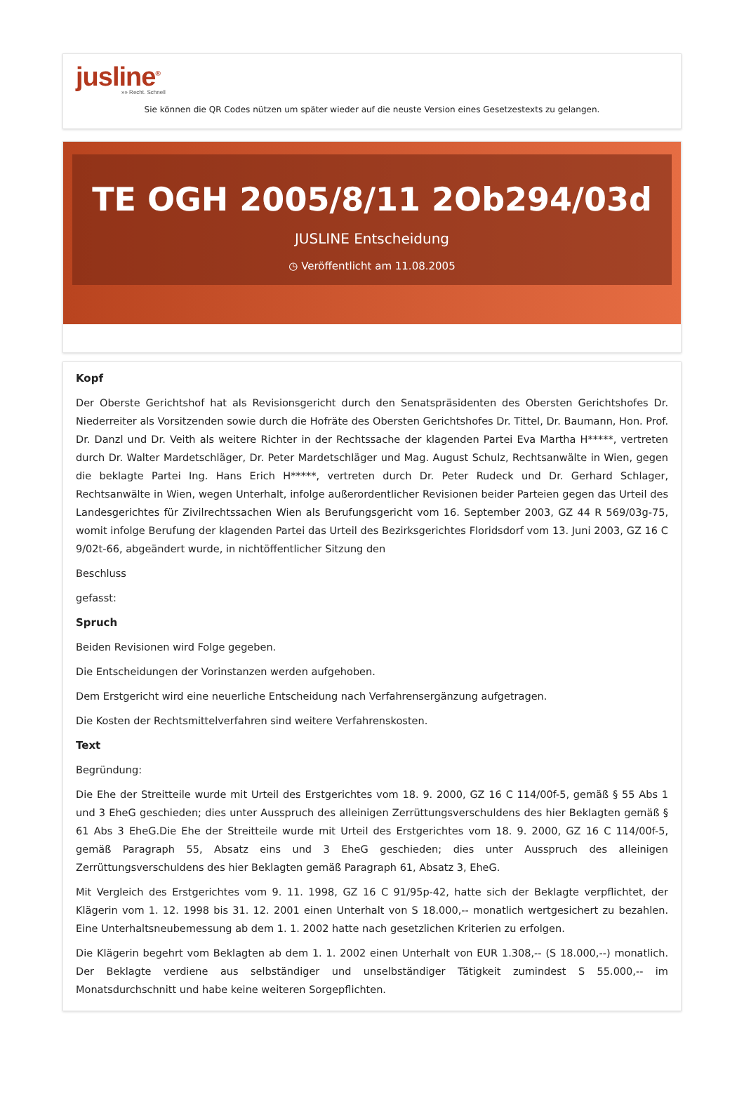jusline<sup>®</sup>
»» Recht. Schnell
Sie können die QR Codes nützen um später wieder auf die neuste Version eines Gesetzestexts zu gelangen.
TE OGH 2005/8/11 2Ob294/03d
JUSLINE Entscheidung
◷ Veröffentlicht am 11.08.2005
Kopf
Der Oberste Gerichtshof hat als Revisionsgericht durch den Senatspräsidenten des Obersten Gerichtshofes Dr. Niederreiter als Vorsitzenden sowie durch die Hofräte des Obersten Gerichtshofes Dr. Tittel, Dr. Baumann, Hon. Prof. Dr. Danzl und Dr. Veith als weitere Richter in der Rechtssache der klagenden Partei Eva Martha H*****, vertreten durch Dr. Walter Mardetschläger, Dr. Peter Mardetschläger und Mag. August Schulz, Rechtsanwälte in Wien, gegen die beklagte Partei Ing. Hans Erich H*****, vertreten durch Dr. Peter Rudeck und Dr. Gerhard Schlager, Rechtsanwälte in Wien, wegen Unterhalt, infolge außerordentlicher Revisionen beider Parteien gegen das Urteil des Landesgerichtes für Zivilrechtssachen Wien als Berufungsgericht vom 16. September 2003, GZ 44 R 569/03g-75, womit infolge Berufung der klagenden Partei das Urteil des Bezirksgerichtes Floridsdorf vom 13. Juni 2003, GZ 16 C 9/02t-66, abgeändert wurde, in nichtöffentlicher Sitzung den
Beschluss
gefasst:
Spruch
Beiden Revisionen wird Folge gegeben.
Die Entscheidungen der Vorinstanzen werden aufgehoben.
Dem Erstgericht wird eine neuerliche Entscheidung nach Verfahrensergänzung aufgetragen.
Die Kosten der Rechtsmittelverfahren sind weitere Verfahrenskosten.
Text
Begründung:
Die Ehe der Streitteile wurde mit Urteil des Erstgerichtes vom 18. 9. 2000, GZ 16 C 114/00f-5, gemäß § 55 Abs 1 und 3 EheG geschieden; dies unter Ausspruch des alleinigen Zerrüttungsverschuldens des hier Beklagten gemäß § 61 Abs 3 EheG.Die Ehe der Streitteile wurde mit Urteil des Erstgerichtes vom 18. 9. 2000, GZ 16 C 114/00f-5, gemäß Paragraph 55, Absatz eins und 3 EheG geschieden; dies unter Ausspruch des alleinigen Zerrüttungsverschuldens des hier Beklagten gemäß Paragraph 61, Absatz 3, EheG.
Mit Vergleich des Erstgerichtes vom 9. 11. 1998, GZ 16 C 91/95p-42, hatte sich der Beklagte verpflichtet, der Klägerin vom 1. 12. 1998 bis 31. 12. 2001 einen Unterhalt von S 18.000,-- monatlich wertgesichert zu bezahlen. Eine Unterhaltsneubemessung ab dem 1. 1. 2002 hatte nach gesetzlichen Kriterien zu erfolgen.
Die Klägerin begehrt vom Beklagten ab dem 1. 1. 2002 einen Unterhalt von EUR 1.308,-- (S 18.000,--) monatlich. Der Beklagte verdiene aus selbständiger und unselbständiger Tätigkeit zumindest S 55.000,-- im Monatsdurchschnitt und habe keine weiteren Sorgepflichten.